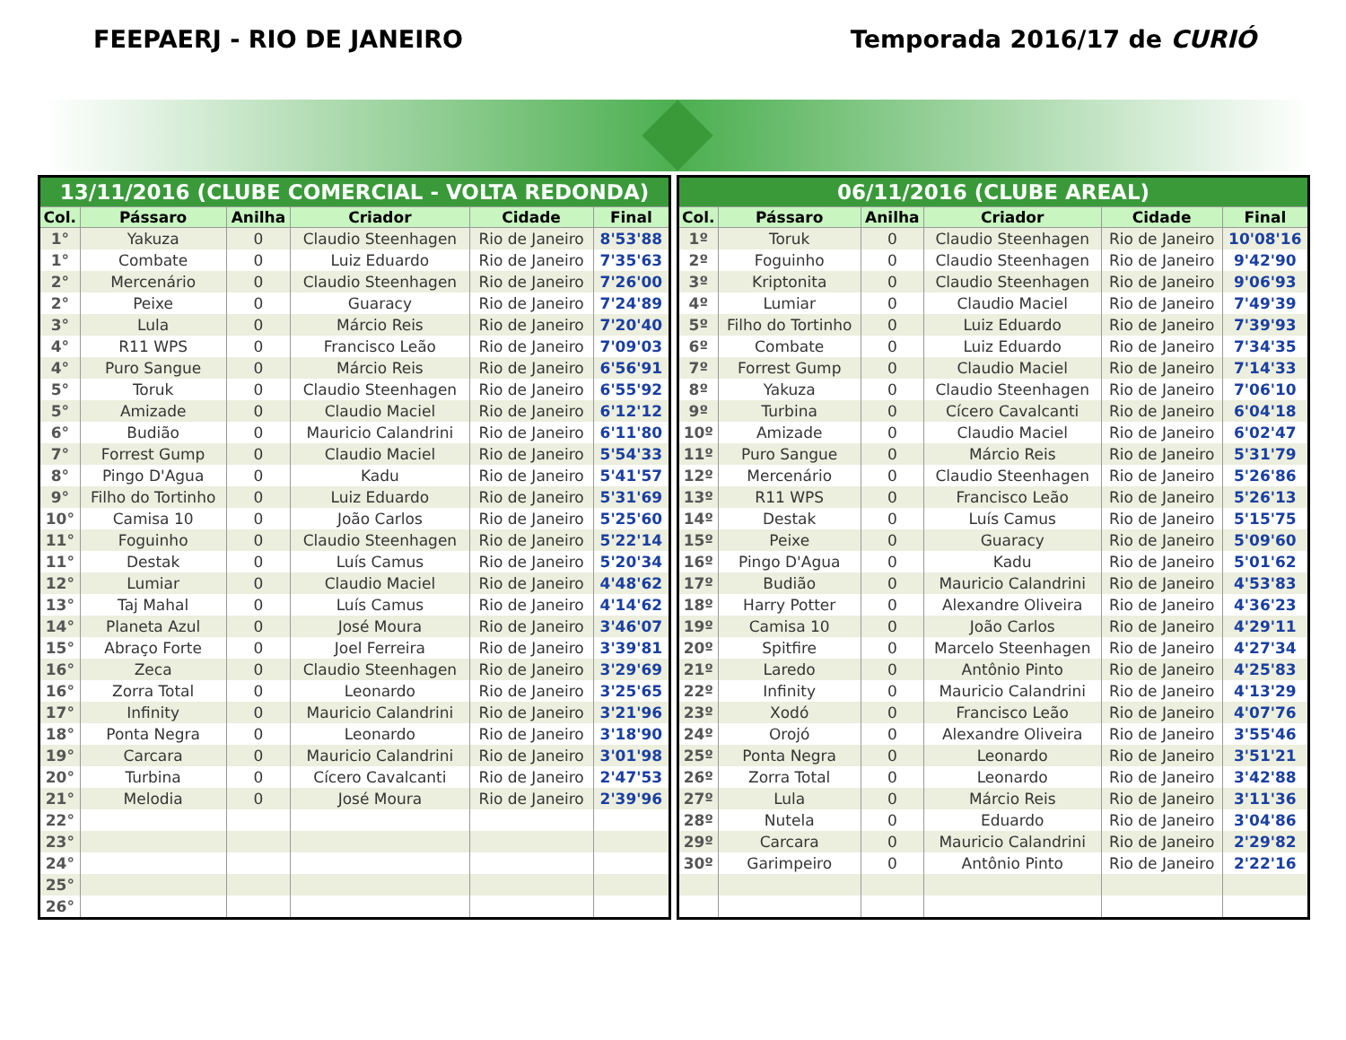FEEPAERJ - RIO DE JANEIRO Temporada 2016/17 de CURIÓ
| 13/11/2016 (CLUBE COMERCIAL - VOLTA REDONDA) | | | | | |
| --- | --- | --- | --- | --- | --- |
| Col. | Pássaro | Anilha | Criador | Cidade | Final |
| 1° | Yakuza | 0 | Claudio Steenhagen | Rio de Janeiro | 8'53'88 |
| 1° | Combate | 0 | Luiz Eduardo | Rio de Janeiro | 7'35'63 |
| 2° | Mercenário | 0 | Claudio Steenhagen | Rio de Janeiro | 7'26'00 |
| 2° | Peixe | 0 | Guaracy | Rio de Janeiro | 7'24'89 |
| 3° | Lula | 0 | Márcio Reis | Rio de Janeiro | 7'20'40 |
| 4° | R11 WPS | 0 | Francisco Leão | Rio de Janeiro | 7'09'03 |
| 4° | Puro Sangue | 0 | Márcio Reis | Rio de Janeiro | 6'56'91 |
| 5° | Toruk | 0 | Claudio Steenhagen | Rio de Janeiro | 6'55'92 |
| 5° | Amizade | 0 | Claudio Maciel | Rio de Janeiro | 6'12'12 |
| 6° | Budião | 0 | Mauricio Calandrini | Rio de Janeiro | 6'11'80 |
| 7° | Forrest Gump | 0 | Claudio Maciel | Rio de Janeiro | 5'54'33 |
| 8° | Pingo D'Agua | 0 | Kadu | Rio de Janeiro | 5'41'57 |
| 9° | Filho do Tortinho | 0 | Luiz Eduardo | Rio de Janeiro | 5'31'69 |
| 10° | Camisa 10 | 0 | João Carlos | Rio de Janeiro | 5'25'60 |
| 11° | Foguinho | 0 | Claudio Steenhagen | Rio de Janeiro | 5'22'14 |
| 11° | Destak | 0 | Luís Camus | Rio de Janeiro | 5'20'34 |
| 12° | Lumiar | 0 | Claudio Maciel | Rio de Janeiro | 4'48'62 |
| 13° | Taj Mahal | 0 | Luís Camus | Rio de Janeiro | 4'14'62 |
| 14° | Planeta Azul | 0 | José Moura | Rio de Janeiro | 3'46'07 |
| 15° | Abraço Forte | 0 | Joel Ferreira | Rio de Janeiro | 3'39'81 |
| 16° | Zeca | 0 | Claudio Steenhagen | Rio de Janeiro | 3'29'69 |
| 16° | Zorra Total | 0 | Leonardo | Rio de Janeiro | 3'25'65 |
| 17° | Infinity | 0 | Mauricio Calandrini | Rio de Janeiro | 3'21'96 |
| 18° | Ponta Negra | 0 | Leonardo | Rio de Janeiro | 3'18'90 |
| 19° | Carcara | 0 | Mauricio Calandrini | Rio de Janeiro | 3'01'98 |
| 20° | Turbina | 0 | Cícero Cavalcanti | Rio de Janeiro | 2'47'53 |
| 21° | Melodia | 0 | José Moura | Rio de Janeiro | 2'39'96 |
| 22° | | | | | |
| 23° | | | | | |
| 24° | | | | | |
| 25° | | | | | |
| 26° | | | | | |
| 06/11/2016 (CLUBE AREAL) | | | | | |
| --- | --- | --- | --- | --- | --- |
| Col. | Pássaro | Anilha | Criador | Cidade | Final |
| 1º | Toruk | 0 | Claudio Steenhagen | Rio de Janeiro | 10'08'16 |
| 2º | Foguinho | 0 | Claudio Steenhagen | Rio de Janeiro | 9'42'90 |
| 3º | Kriptonita | 0 | Claudio Steenhagen | Rio de Janeiro | 9'06'93 |
| 4º | Lumiar | 0 | Claudio Maciel | Rio de Janeiro | 7'49'39 |
| 5º | Filho do Tortinho | 0 | Luiz Eduardo | Rio de Janeiro | 7'39'93 |
| 6º | Combate | 0 | Luiz Eduardo | Rio de Janeiro | 7'34'35 |
| 7º | Forrest Gump | 0 | Claudio Maciel | Rio de Janeiro | 7'14'33 |
| 8º | Yakuza | 0 | Claudio Steenhagen | Rio de Janeiro | 7'06'10 |
| 9º | Turbina | 0 | Cícero Cavalcanti | Rio de Janeiro | 6'04'18 |
| 10º | Amizade | 0 | Claudio Maciel | Rio de Janeiro | 6'02'47 |
| 11º | Puro Sangue | 0 | Márcio Reis | Rio de Janeiro | 5'31'79 |
| 12º | Mercenário | 0 | Claudio Steenhagen | Rio de Janeiro | 5'26'86 |
| 13º | R11 WPS | 0 | Francisco Leão | Rio de Janeiro | 5'26'13 |
| 14º | Destak | 0 | Luís Camus | Rio de Janeiro | 5'15'75 |
| 15º | Peixe | 0 | Guaracy | Rio de Janeiro | 5'09'60 |
| 16º | Pingo D'Agua | 0 | Kadu | Rio de Janeiro | 5'01'62 |
| 17º | Budião | 0 | Mauricio Calandrini | Rio de Janeiro | 4'53'83 |
| 18º | Harry Potter | 0 | Alexandre Oliveira | Rio de Janeiro | 4'36'23 |
| 19º | Camisa 10 | 0 | João Carlos | Rio de Janeiro | 4'29'11 |
| 20º | Spitfire | 0 | Marcelo Steenhagen | Rio de Janeiro | 4'27'34 |
| 21º | Laredo | 0 | Antônio Pinto | Rio de Janeiro | 4'25'83 |
| 22º | Infinity | 0 | Mauricio Calandrini | Rio de Janeiro | 4'13'29 |
| 23º | Xodó | 0 | Francisco Leão | Rio de Janeiro | 4'07'76 |
| 24º | Orojó | 0 | Alexandre Oliveira | Rio de Janeiro | 3'55'46 |
| 25º | Ponta Negra | 0 | Leonardo | Rio de Janeiro | 3'51'21 |
| 26º | Zorra Total | 0 | Leonardo | Rio de Janeiro | 3'42'88 |
| 27º | Lula | 0 | Márcio Reis | Rio de Janeiro | 3'11'36 |
| 28º | Nutela | 0 | Eduardo | Rio de Janeiro | 3'04'86 |
| 29º | Carcara | 0 | Mauricio Calandrini | Rio de Janeiro | 2'29'82 |
| 30º | Garimpeiro | 0 | Antônio Pinto | Rio de Janeiro | 2'22'16 |